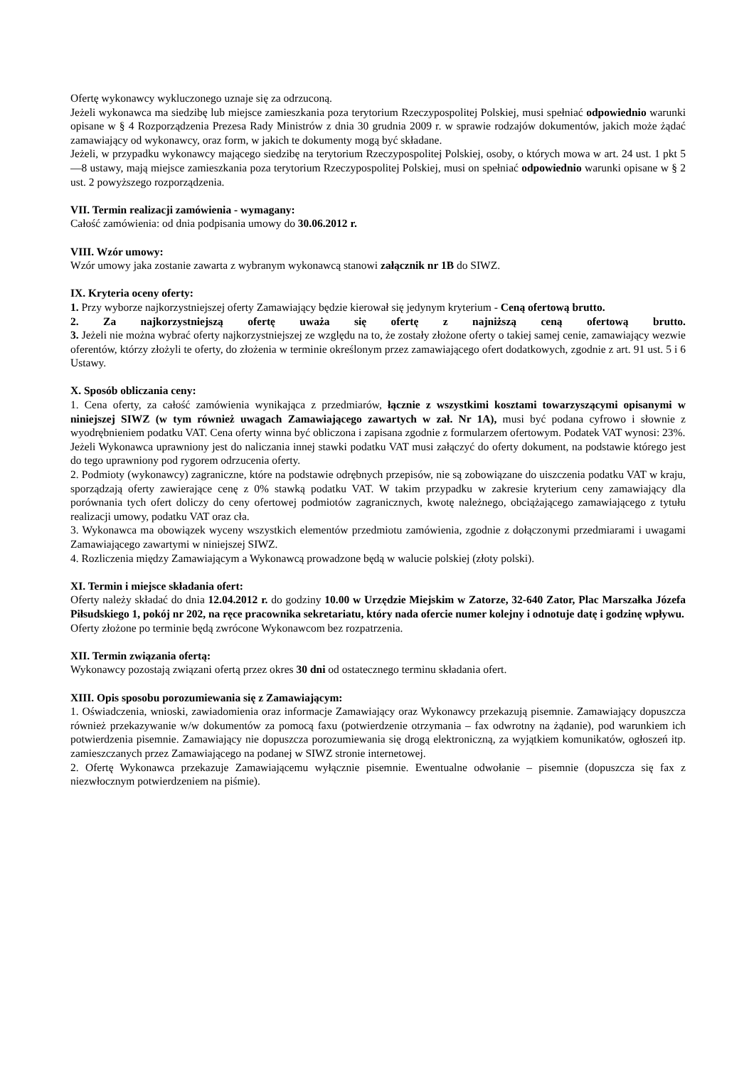Ofertę wykonawcy wykluczonego uznaje się za odrzuconą.
Jeżeli wykonawca ma siedzibę lub miejsce zamieszkania poza terytorium Rzeczypospolitej Polskiej, musi spełniać odpowiednio warunki opisane w § 4 Rozporządzenia Prezesa Rady Ministrów z dnia 30 grudnia 2009 r. w sprawie rodzajów dokumentów, jakich może żądać zamawiający od wykonawcy, oraz form, w jakich te dokumenty mogą być składane.
Jeżeli, w przypadku wykonawcy mającego siedzibę na terytorium Rzeczypospolitej Polskiej, osoby, o których mowa w art. 24 ust. 1 pkt 5—8 ustawy, mają miejsce zamieszkania poza terytorium Rzeczypospolitej Polskiej, musi on spełniać odpowiednio warunki opisane w § 2 ust. 2 powyższego rozporządzenia.
VII. Termin realizacji zamówienia - wymagany:
Całość zamówienia: od dnia podpisania umowy do 30.06.2012 r.
VIII. Wzór umowy:
Wzór umowy jaka zostanie zawarta z wybranym wykonawcą stanowi załącznik nr 1B do SIWZ.
IX. Kryteria oceny oferty:
1. Przy wyborze najkorzystniejszej oferty Zamawiający będzie kierował się jedynym kryterium - Ceną ofertową brutto.
2. Za najkorzystniejszą ofertę uważa się ofertę z najniższą ceną ofertową brutto.
3. Jeżeli nie można wybrać oferty najkorzystniejszej ze względu na to, że zostały złożone oferty o takiej samej cenie, zamawiający wezwie oferentów, którzy złożyli te oferty, do złożenia w terminie określonym przez zamawiającego ofert dodatkowych, zgodnie z art. 91 ust. 5 i 6 Ustawy.
X. Sposób obliczania ceny:
1. Cena oferty, za całość zamówienia wynikająca z przedmiarów, łącznie z wszystkimi kosztami towarzyszącymi opisanymi w niniejszej SIWZ (w tym również uwagach Zamawiającego zawartych w zał. Nr 1A), musi być podana cyfrowo i słownie z wyodrębnieniem podatku VAT. Cena oferty winna być obliczona i zapisana zgodnie z formularzem ofertowym. Podatek VAT wynosi: 23%.
Jeżeli Wykonawca uprawniony jest do naliczania innej stawki podatku VAT musi załączyć do oferty dokument, na podstawie którego jest do tego uprawniony pod rygorem odrzucenia oferty.
2. Podmioty (wykonawcy) zagraniczne, które na podstawie odrębnych przepisów, nie są zobowiązane do uiszczenia podatku VAT w kraju, sporządzają oferty zawierające cenę z 0% stawką podatku VAT. W takim przypadku w zakresie kryterium ceny zamawiający dla porównania tych ofert doliczy do ceny ofertowej podmiotów zagranicznych, kwotę należnego, obciążającego zamawiającego z tytułu realizacji umowy, podatku VAT oraz cła.
3. Wykonawca ma obowiązek wyceny wszystkich elementów przedmiotu zamówienia, zgodnie z dołączonymi przedmiarami i uwagami Zamawiającego zawartymi w niniejszej SIWZ.
4. Rozliczenia między Zamawiającym a Wykonawcą prowadzone będą w walucie polskiej (złoty polski).
XI. Termin i miejsce składania ofert:
Oferty należy składać do dnia 12.04.2012 r. do godziny 10.00 w Urzędzie Miejskim w Zatorze, 32-640 Zator, Plac Marszałka Józefa Piłsudskiego 1, pokój nr 202, na ręce pracownika sekretariatu, który nada ofercie numer kolejny i odnotuje datę i godzinę wpływu.
Oferty złożone po terminie będą zwrócone Wykonawcom bez rozpatrzenia.
XII. Termin związania ofertą:
Wykonawcy pozostają związani ofertą przez okres 30 dni od ostatecznego terminu składania ofert.
XIII. Opis sposobu porozumiewania się z Zamawiającym:
1. Oświadczenia, wnioski, zawiadomienia oraz informacje Zamawiający oraz Wykonawcy przekazują pisemnie. Zamawiający dopuszcza również przekazywanie w/w dokumentów za pomocą faxu (potwierdzenie otrzymania – fax odwrotny na żądanie), pod warunkiem ich potwierdzenia pisemnie. Zamawiający nie dopuszcza porozumiewania się drogą elektroniczną, za wyjątkiem komunikatów, ogłoszeń itp. zamieszczanych przez Zamawiającego na podanej w SIWZ stronie internetowej.
2. Ofertę Wykonawca przekazuje Zamawiającemu wyłącznie pisemnie. Ewentualne odwołanie – pisemnie (dopuszcza się fax z niezwłocznym potwierdzeniem na piśmie).